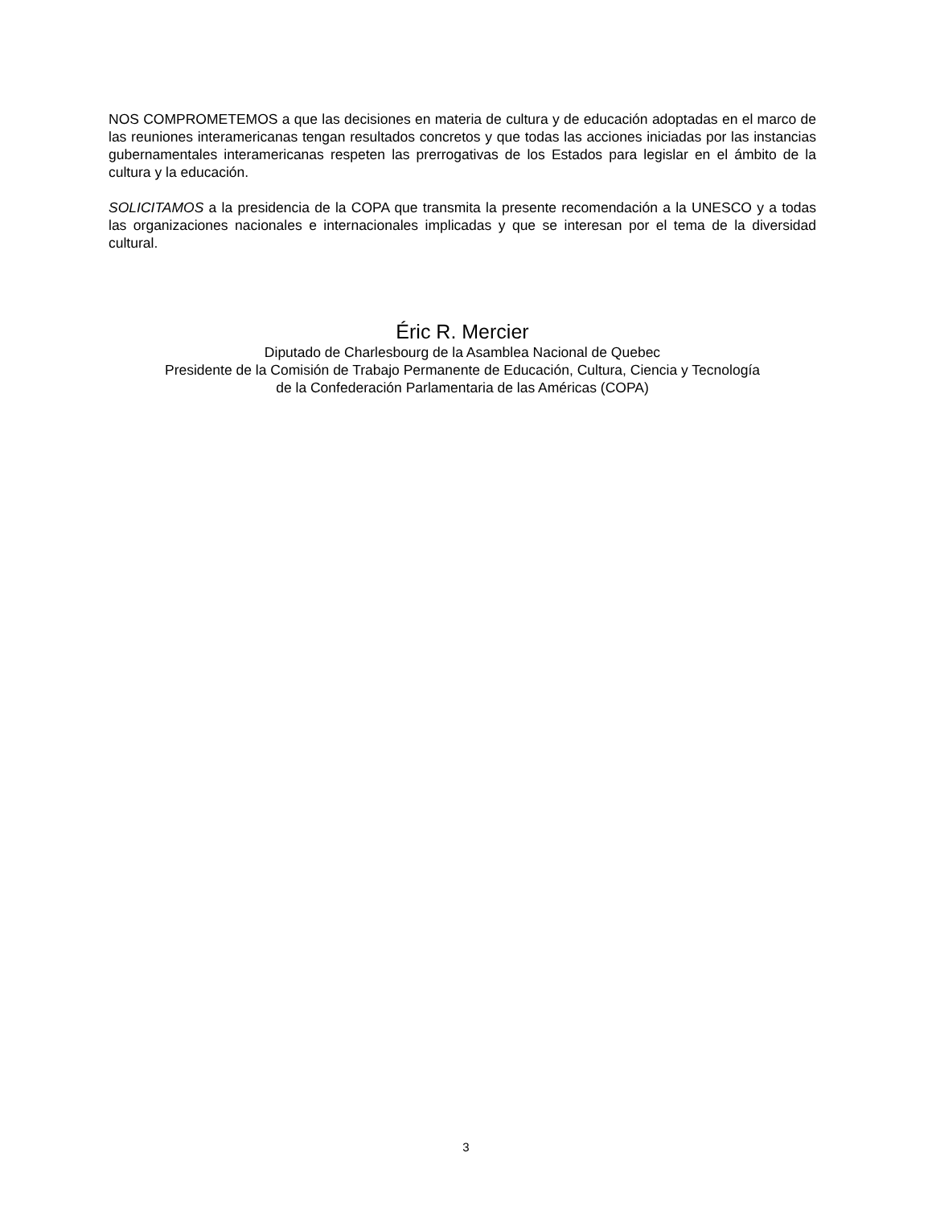NOS COMPROMETEMOS a que las decisiones en materia de cultura y de educación adoptadas en el marco de las reuniones interamericanas tengan resultados concretos y que todas las acciones iniciadas por las instancias gubernamentales interamericanas respeten las prerrogativas de los Estados para legislar en el ámbito de la cultura y la educación.
SOLICITAMOS a la presidencia de la COPA que transmita la presente recomendación a la UNESCO y a todas las organizaciones nacionales e internacionales implicadas y que se interesan por el tema de la diversidad cultural.
Éric R. Mercier
Diputado de Charlesbourg de la Asamblea Nacional de Quebec
Presidente de la Comisión de Trabajo Permanente de Educación, Cultura, Ciencia y Tecnología
de la Confederación Parlamentaria de las Américas (COPA)
3